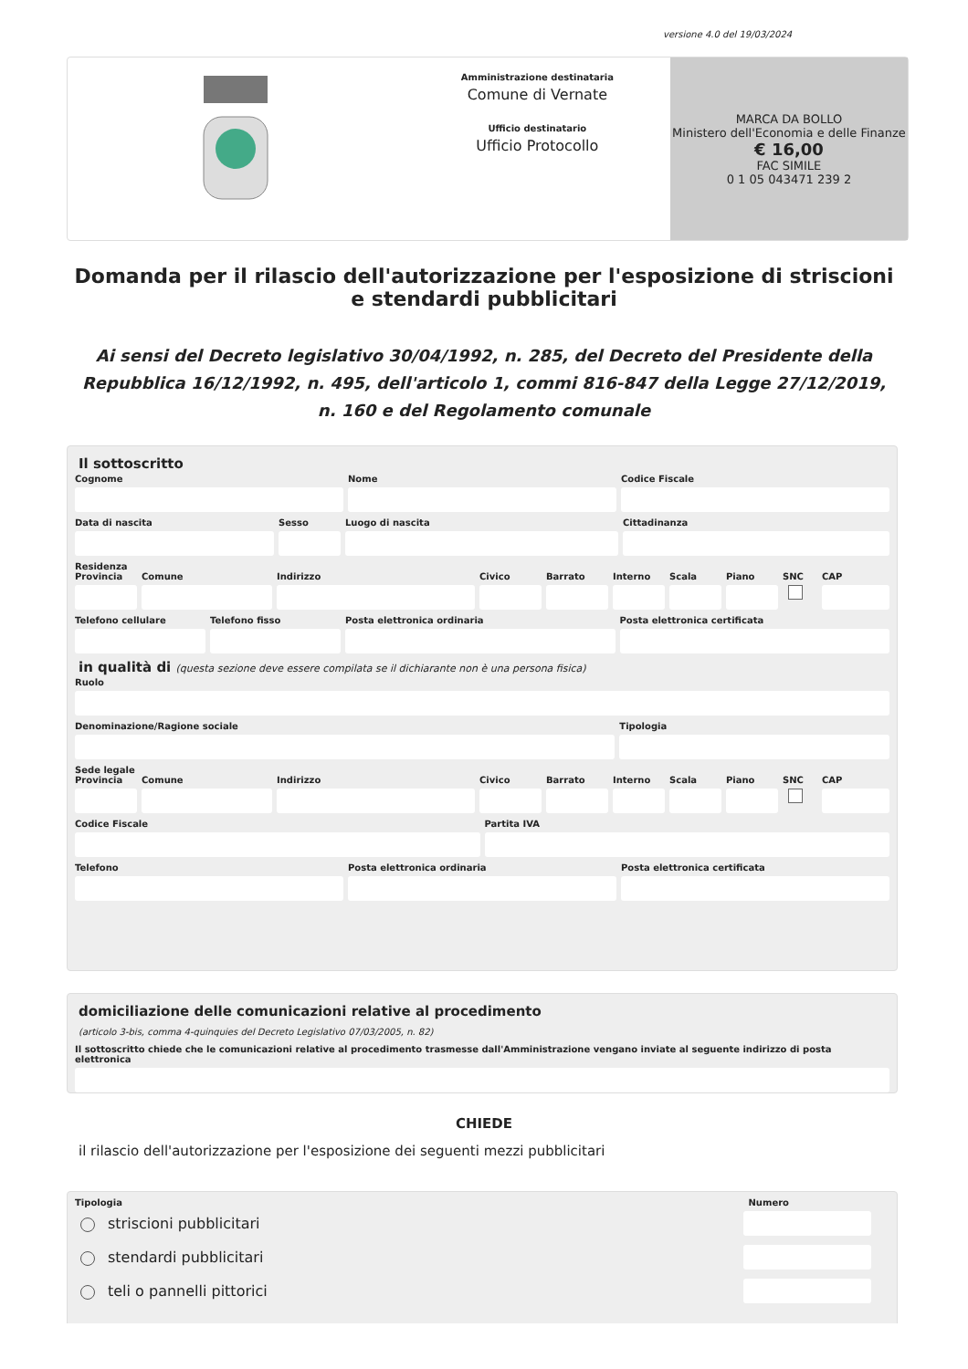versione 4.0 del 19/03/2024
Amministrazione destinataria
Comune di Vernate
Ufficio destinatario
Ufficio Protocollo
MARCA DA BOLLO
Ministero dell'Economia e delle Finanze
€ 16,00
FAC SIMILE
0 1 05 043471 239 2
Domanda per il rilascio dell'autorizzazione per l'esposizione di striscioni e stendardi pubblicitari
Ai sensi del Decreto legislativo 30/04/1992, n. 285, del Decreto del Presidente della Repubblica 16/12/1992, n. 495, dell'articolo 1, commi 816-847 della Legge 27/12/2019, n. 160 e del Regolamento comunale
Il sottoscritto
Cognome Nome Codice Fiscale
Data di nascita Sesso Luogo di nascita Cittadinanza
Residenza
Provincia Comune Indirizzo Civico Barrato Interno Scala Piano SNC CAP
Telefono cellulare Telefono fisso Posta elettronica ordinaria Posta elettronica certificata
in qualità di (questa sezione deve essere compilata se il dichiarante non è una persona fisica)
Ruolo
Denominazione/Ragione sociale Tipologia
Sede legale
Provincia Comune Indirizzo Civico Barrato Interno Scala Piano SNC CAP
Codice Fiscale Partita IVA
Telefono Posta elettronica ordinaria Posta elettronica certificata
domiciliazione delle comunicazioni relative al procedimento
(articolo 3-bis, comma 4-quinquies del Decreto Legislativo 07/03/2005, n. 82)
Il sottoscritto chiede che le comunicazioni relative al procedimento trasmesse dall'Amministrazione vengano inviate al seguente indirizzo di posta elettronica
CHIEDE
il rilascio dell'autorizzazione per l'esposizione dei seguenti mezzi pubblicitari
Tipologia Numero
striscioni pubblicitari
stendardi pubblicitari
teli o pannelli pittorici